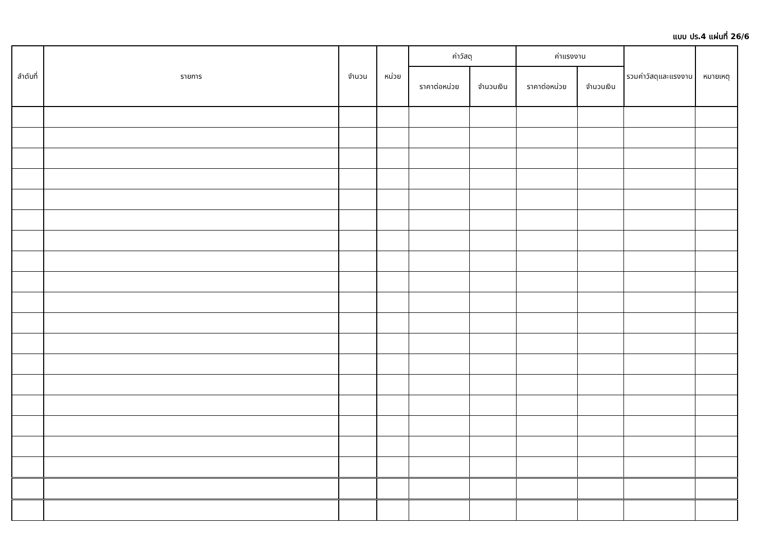แบบ ปร.4 แผ่นที่ 26/6
| ลำดับที่ | รายการ | จำนวน | หน่วย | ค่าวัสดุ | | ค่าแรงงาน | | รวมค่าวัสดุและแรงงาน | หมายเหตุ |
| --- | --- | --- | --- | --- | --- | --- | --- | --- | --- |
| | | | | ราคาต่อหน่วย | จำนวนเงิน | ราคาต่อหน่วย | จำนวนเงิน | | |